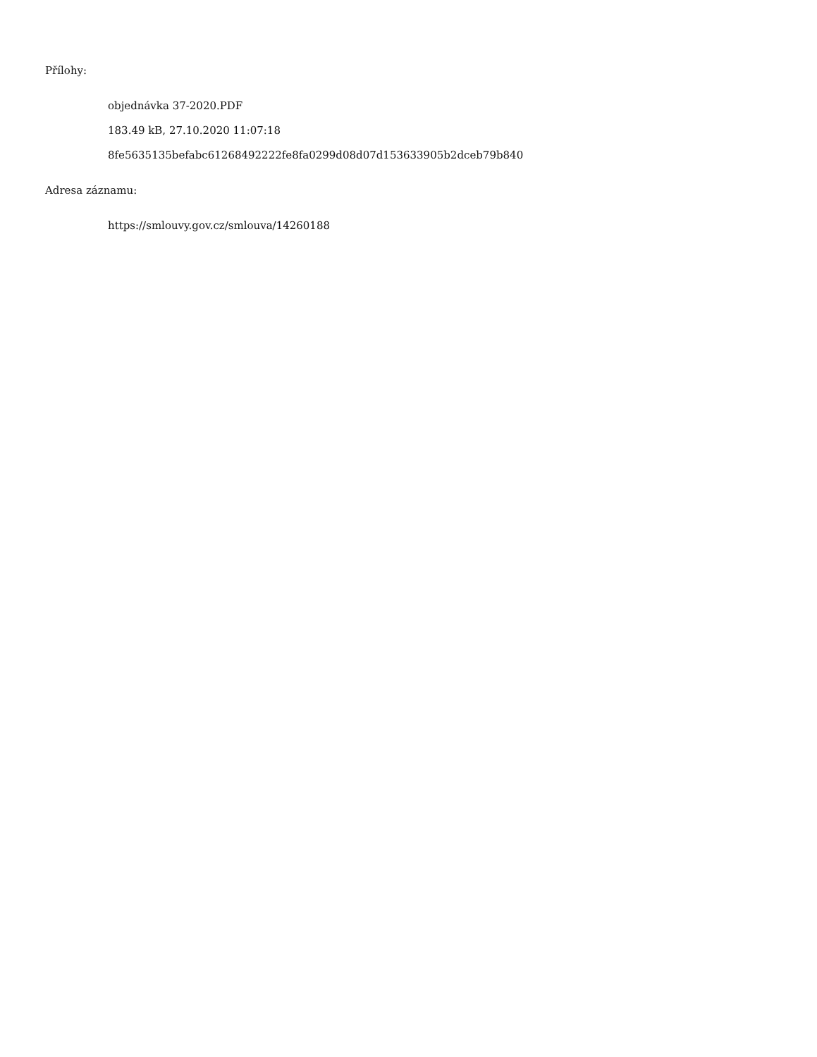Přílohy:
objednávka 37-2020.PDF
183.49 kB, 27.10.2020 11:07:18
8fe5635135befabc61268492222fe8fa0299d08d07d153633905b2dceb79b840
Adresa záznamu:
https://smlouvy.gov.cz/smlouva/14260188